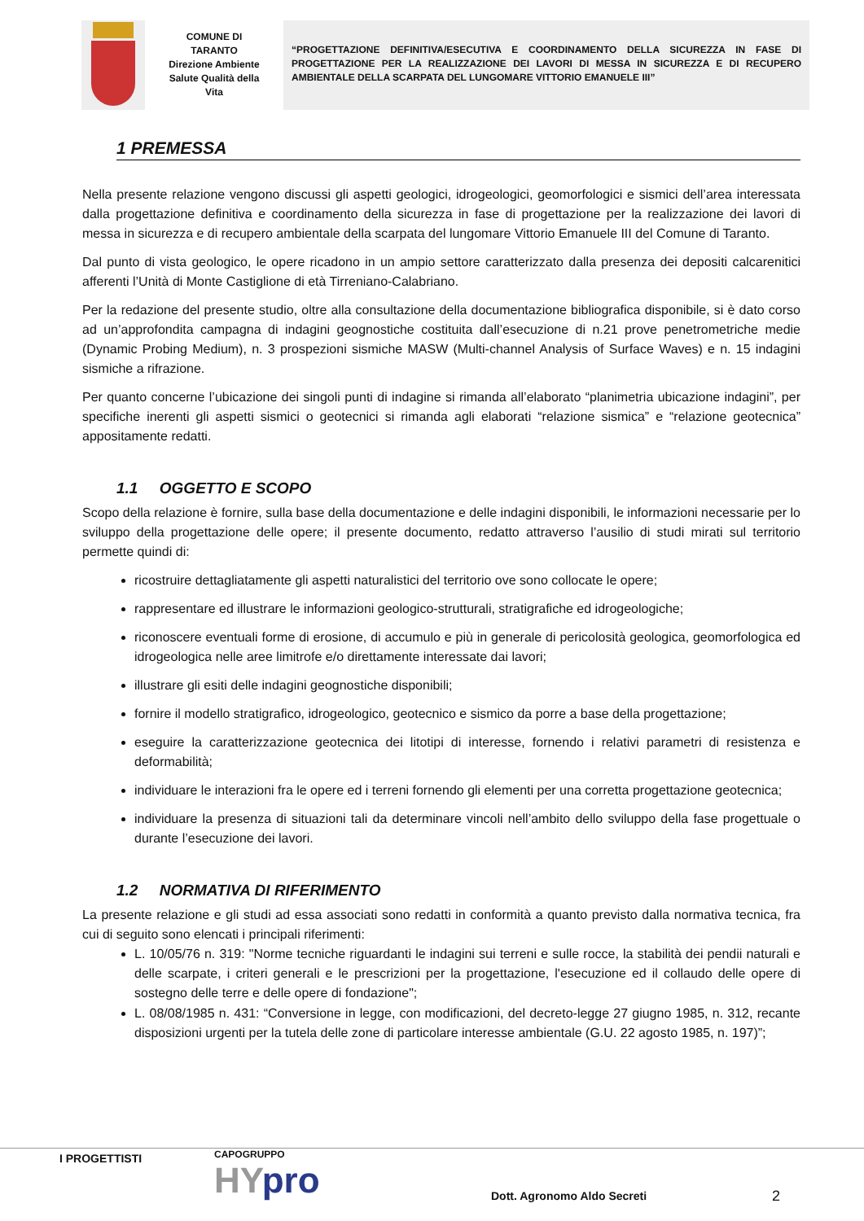COMUNE DI
TARANTO
Direzione Ambiente
Salute Qualità della
Vita
“PROGETTAZIONE DEFINITIVA/ESECUTIVA E COORDINAMENTO DELLA SICUREZZA IN FASE DI PROGETTAZIONE PER LA REALIZZAZIONE DEI LAVORI DI MESSA IN SICUREZZA E DI RECUPERO AMBIENTALE DELLA SCARPATA DEL LUNGOMARE VITTORIO EMANUELE III”
1 PREMESSA
Nella presente relazione vengono discussi gli aspetti geologici, idrogeologici, geomorfologici e sismici dell’area interessata dalla progettazione definitiva e coordinamento della sicurezza in fase di progettazione per la realizzazione dei lavori di messa in sicurezza e di recupero ambientale della scarpata del lungomare Vittorio Emanuele III del Comune di Taranto.
Dal punto di vista geologico, le opere ricadono in un ampio settore caratterizzato dalla presenza dei depositi calcarenitici afferenti l’Unità di Monte Castiglione di età Tirreniano-Calabriano.
Per la redazione del presente studio, oltre alla consultazione della documentazione bibliografica disponibile, si è dato corso ad un’approfondita campagna di indagini geognostiche costituita dall’esecuzione di n.21 prove penetrometriche medie (Dynamic Probing Medium), n. 3 prospezioni sismiche MASW (Multi-channel Analysis of Surface Waves) e n. 15 indagini sismiche a rifrazione.
Per quanto concerne l’ubicazione dei singoli punti di indagine si rimanda all’elaborato “planimetria ubicazione indagini”, per specifiche inerenti gli aspetti sismici o geotecnici si rimanda agli elaborati “relazione sismica” e “relazione geotecnica” appositamente redatti.
1.1 OGGETTO E SCOPO
Scopo della relazione è fornire, sulla base della documentazione e delle indagini disponibili, le informazioni necessarie per lo sviluppo della progettazione delle opere; il presente documento, redatto attraverso l’ausilio di studi mirati sul territorio permette quindi di:
ricostruire dettagliatamente gli aspetti naturalistici del territorio ove sono collocate le opere;
rappresentare ed illustrare le informazioni geologico-strutturali, stratigrafiche ed idrogeologiche;
riconoscere eventuali forme di erosione, di accumulo e più in generale di pericolosità geologica, geomorfologica ed idrogeologica nelle aree limitrofe e/o direttamente interessate dai lavori;
illustrare gli esiti delle indagini geognostiche disponibili;
fornire il modello stratigrafico, idrogeologico, geotecnico e sismico da porre a base della progettazione;
eseguire la caratterizzazione geotecnica dei litotipi di interesse, fornendo i relativi parametri di resistenza e deformabilità;
individuare le interazioni fra le opere ed i terreni fornendo gli elementi per una corretta progettazione geotecnica;
individuare la presenza di situazioni tali da determinare vincoli nell’ambito dello sviluppo della fase progettuale o durante l’esecuzione dei lavori.
1.2 NORMATIVA DI RIFERIMENTO
La presente relazione e gli studi ad essa associati sono redatti in conformità a quanto previsto dalla normativa tecnica, fra cui di seguito sono elencati i principali riferimenti:
L. 10/05/76 n. 319: "Norme tecniche riguardanti le indagini sui terreni e sulle rocce, la stabilità dei pendii naturali e delle scarpate, i criteri generali e le prescrizioni per la progettazione, l'esecuzione ed il collaudo delle opere di sostegno delle terre e delle opere di fondazione";
L. 08/08/1985 n. 431: “Conversione in legge, con modificazioni, del decreto-legge 27 giugno 1985, n. 312, recante disposizioni urgenti per la tutela delle zone di particolare interesse ambientale (G.U. 22 agosto 1985, n. 197)”;
I PROGETTISTI
CAPOGRUPPO
HYpro
Dott. Agronomo Aldo Secreti
2